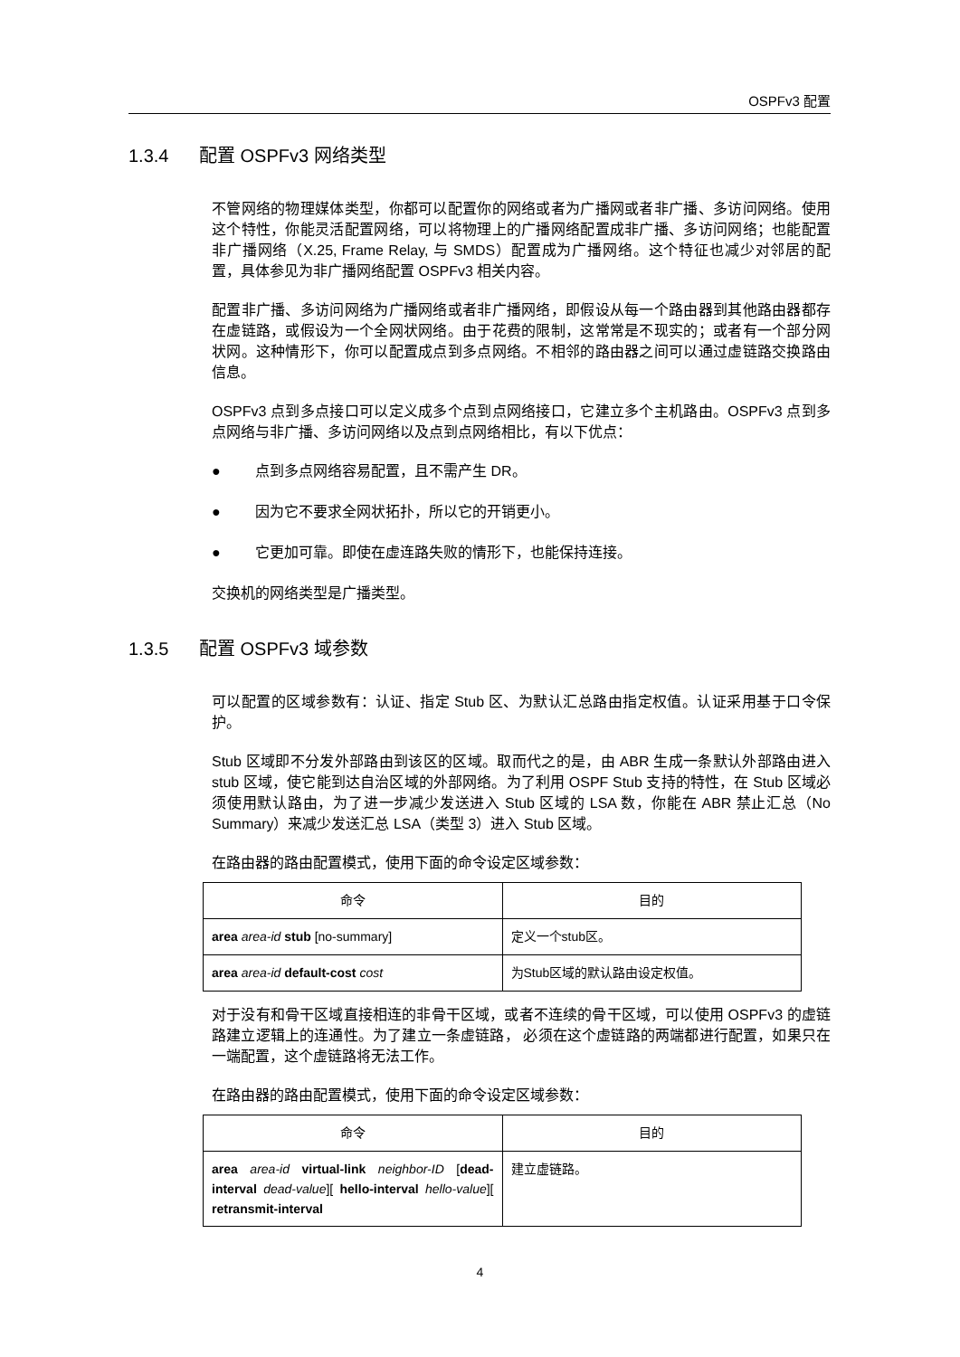OSPFv3 配置
1.3.4 配置 OSPFv3 网络类型
不管网络的物理媒体类型，你都可以配置你的网络或者为广播网或者非广播、多访问网络。使用这个特性，你能灵活配置网络，可以将物理上的广播网络配置成非广播、多访问网络；也能配置非广播网络（X.25, Frame Relay, 与 SMDS）配置成为广播网络。这个特征也减少对邻居的配置，具体参见为非广播网络配置 OSPFv3 相关内容。
配置非广播、多访问网络为广播网络或者非广播网络，即假设从每一个路由器到其他路由器都存在虚链路，或假设为一个全网状网络。由于花费的限制，这常常是不现实的；或者有一个部分网状网。这种情形下，你可以配置成点到多点网络。不相邻的路由器之间可以通过虚链路交换路由信息。
OSPFv3 点到多点接口可以定义成多个点到点网络接口，它建立多个主机路由。OSPFv3 点到多点网络与非广播、多访问网络以及点到点网络相比，有以下优点：
● 点到多点网络容易配置，且不需产生 DR。
● 因为它不要求全网状拓扑，所以它的开销更小。
● 它更加可靠。即使在虚连路失败的情形下，也能保持连接。
交换机的网络类型是广播类型。
1.3.5 配置 OSPFv3 域参数
可以配置的区域参数有：认证、指定 Stub 区、为默认汇总路由指定权值。认证采用基于口令保护。
Stub 区域即不分发外部路由到该区的区域。取而代之的是，由 ABR 生成一条默认外部路由进入 stub 区域，使它能到达自治区域的外部网络。为了利用 OSPF Stub 支持的特性，在 Stub 区域必须使用默认路由，为了进一步减少发送进入 Stub 区域的 LSA 数，你能在 ABR 禁止汇总（No Summary）来减少发送汇总 LSA（类型 3）进入 Stub 区域。
在路由器的路由配置模式，使用下面的命令设定区域参数：
| 命令 | 目的 |
| --- | --- |
| area area-id stub [no-summary] | 定义一个stub区。 |
| area area-id default-cost cost | 为Stub区域的默认路由设定权值。 |
对于没有和骨干区域直接相连的非骨干区域，或者不连续的骨干区域，可以使用 OSPFv3 的虚链路建立逻辑上的连通性。为了建立一条虚链路， 必须在这个虚链路的两端都进行配置，如果只在一端配置，这个虚链路将无法工作。
在路由器的路由配置模式，使用下面的命令设定区域参数：
| 命令 | 目的 |
| --- | --- |
| area area-id virtual-link neighbor-ID [ dead-interval dead-value ][ hello-interval hello-value ][ retransmit-interval | 建立虚链路。 |
4